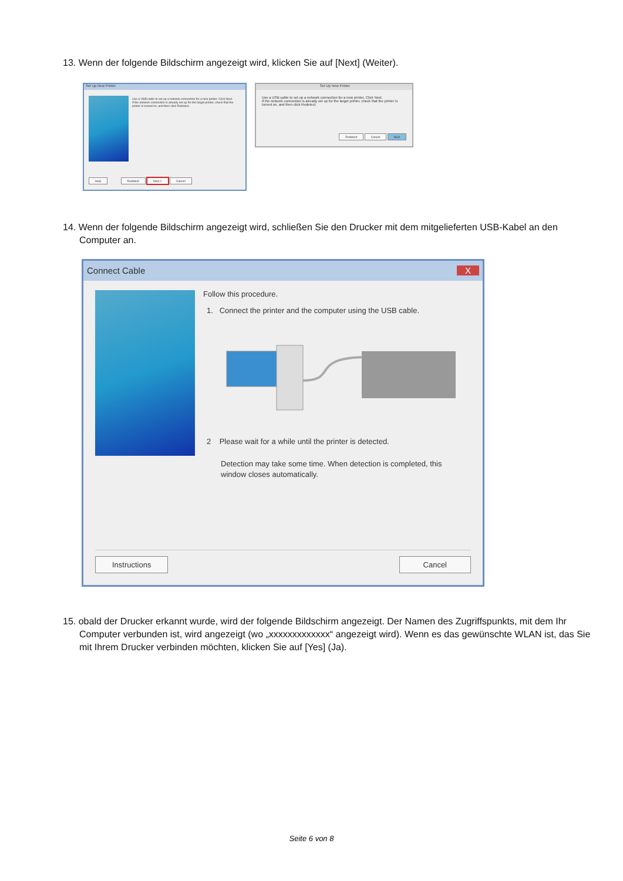13. Wenn der folgende Bildschirm angezeigt wird, klicken Sie auf [Next] (Weiter).
Set Up New Printer
Use a USB cable to set up a network connection for a new printer. Click Next.
If the network connection is already set up for the target printer, check that the printer is turned on, and then click Redetect.
Help Redetect Next > Cancel
Set Up New Printer
Use a USB cable to set up a network connection for a new printer. Click Next.
If the network connection is already set up for the target printer, check that the printer is turned on, and then click Redetect.
Redetect Cancel Next
14. Wenn der folgende Bildschirm angezeigt wird, schließen Sie den Drucker mit dem mitgelieferten USB-Kabel an den Computer an.
Connect Cable X
Follow this procedure.
1. Connect the printer and the computer using the USB cable.
2 Please wait for a while until the printer is detected.
Detection may take some time. When detection is completed, this window closes automatically.
Instructions Cancel
15. obald der Drucker erkannt wurde, wird der folgende Bildschirm angezeigt. Der Namen des Zugriffspunkts, mit dem Ihr Computer verbunden ist, wird angezeigt (wo „xxxxxxxxxxxxx“ angezeigt wird). Wenn es das gewünschte WLAN ist, das Sie mit Ihrem Drucker verbinden möchten, klicken Sie auf [Yes] (Ja).
Seite 6 von 8